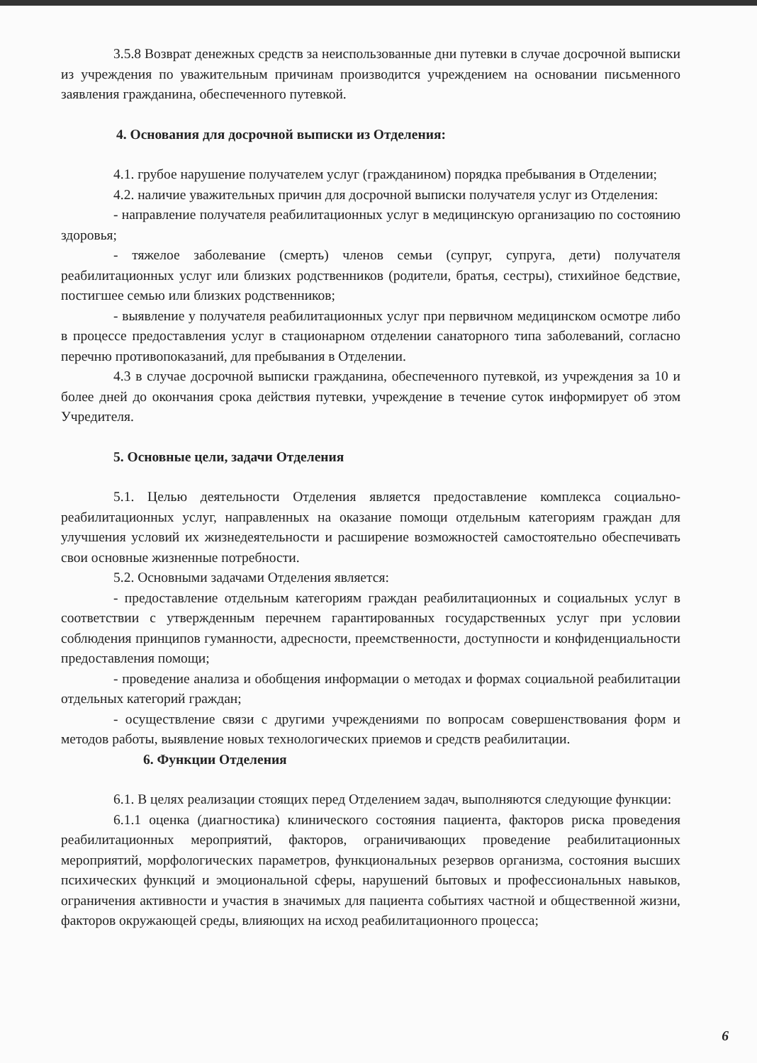3.5.8 Возврат денежных средств за неиспользованные дни путевки в случае досрочной выписки из учреждения по уважительным причинам производится учреждением на основании письменного заявления гражданина, обеспеченного путевкой.
4. Основания для досрочной выписки из Отделения:
4.1. грубое нарушение получателем услуг (гражданином) порядка пребывания в Отделении;
4.2. наличие уважительных причин для досрочной выписки получателя услуг из Отделения:
- направление получателя реабилитационных услуг в медицинскую организацию по состоянию здоровья;
- тяжелое заболевание (смерть) членов семьи (супруг, супруга, дети) получателя реабилитационных услуг или близких родственников (родители, братья, сестры), стихийное бедствие, постигшее семью или близких родственников;
- выявление у получателя реабилитационных услуг при первичном медицинском осмотре либо в процессе предоставления услуг в стационарном отделении санаторного типа заболеваний, согласно перечню противопоказаний, для пребывания в Отделении.
4.3 в случае досрочной выписки гражданина, обеспеченного путевкой, из учреждения за 10 и более дней до окончания срока действия путевки, учреждение в течение суток информирует об этом Учредителя.
5. Основные цели, задачи Отделения
5.1. Целью деятельности Отделения является предоставление комплекса социально-реабилитационных услуг, направленных на оказание помощи отдельным категориям граждан для улучшения условий их жизнедеятельности и расширение возможностей самостоятельно обеспечивать свои основные жизненные потребности.
5.2. Основными задачами Отделения является:
- предоставление отдельным категориям граждан реабилитационных и социальных услуг в соответствии с утвержденным перечнем гарантированных государственных услуг при условии соблюдения принципов гуманности, адресности, преемственности, доступности и конфиденциальности предоставления помощи;
- проведение анализа и обобщения информации о методах и формах социальной реабилитации отдельных категорий граждан;
- осуществление связи с другими учреждениями по вопросам совершенствования форм и методов работы, выявление новых технологических приемов и средств реабилитации.
6. Функции Отделения
6.1. В целях реализации стоящих перед Отделением задач, выполняются следующие функции:
6.1.1 оценка (диагностика) клинического состояния пациента, факторов риска проведения реабилитационных мероприятий, факторов, ограничивающих проведение реабилитационных мероприятий, морфологических параметров, функциональных резервов организма, состояния высших психических функций и эмоциональной сферы, нарушений бытовых и профессиональных навыков, ограничения активности и участия в значимых для пациента событиях частной и общественной жизни, факторов окружающей среды, влияющих на исход реабилитационного процесса;
6